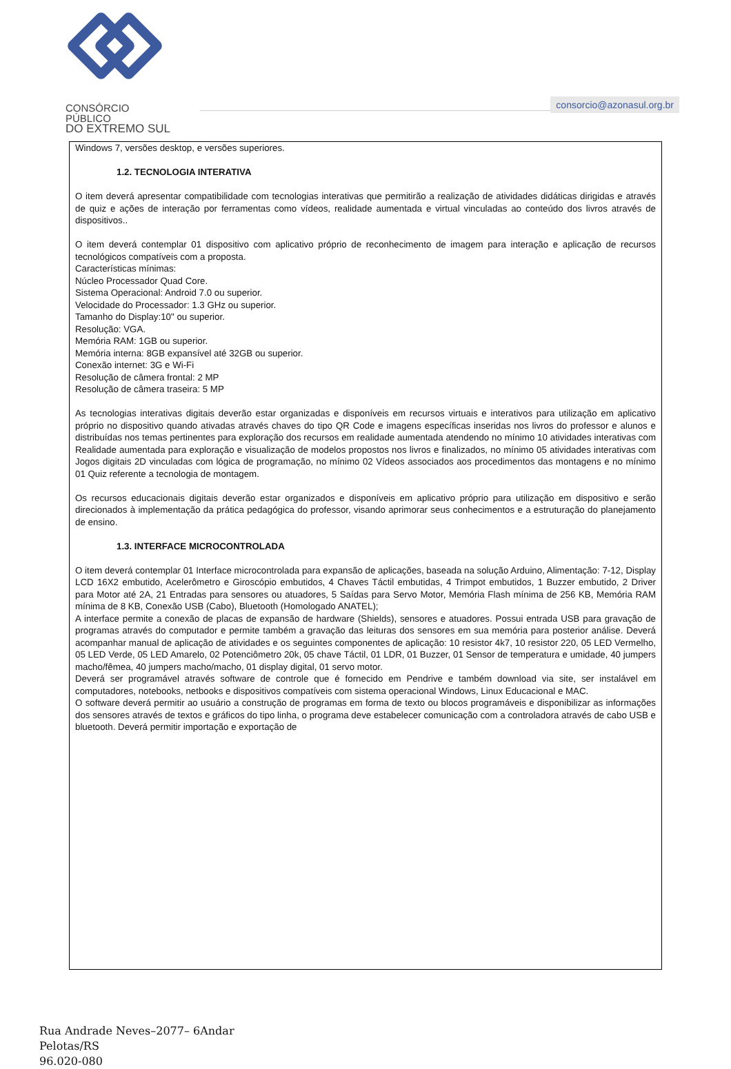CONSÓRCIO PÚBLICO
DO EXTREMO SUL
consorcio@azonasul.org.br
Windows 7, versões desktop, e versões superiores.
1.2. TECNOLOGIA INTERATIVA
O item deverá apresentar compatibilidade com tecnologias interativas que permitirão a realização de atividades didáticas dirigidas e através de quiz e ações de interação por ferramentas como vídeos, realidade aumentada e virtual vinculadas ao conteúdo dos livros através de dispositivos..
O item deverá contemplar 01 dispositivo com aplicativo próprio de reconhecimento de imagem para interação e aplicação de recursos tecnológicos compatíveis com a proposta.
Características mínimas:
Núcleo Processador Quad Core.
Sistema Operacional: Android 7.0 ou superior.
Velocidade do Processador: 1.3 GHz ou superior.
Tamanho do Display:10" ou superior.
Resolução: VGA.
Memória RAM: 1GB ou superior.
Memória interna: 8GB expansível até 32GB ou superior.
Conexão internet: 3G e Wi-Fi
Resolução de câmera frontal: 2 MP
Resolução de câmera traseira: 5 MP
As tecnologias interativas digitais deverão estar organizadas e disponíveis em recursos virtuais e interativos para utilização em aplicativo próprio no dispositivo quando ativadas através chaves do tipo QR Code e imagens específicas inseridas nos livros do professor e alunos e distribuídas nos temas pertinentes para exploração dos recursos em realidade aumentada atendendo no mínimo 10 atividades interativas com Realidade aumentada para exploração e visualização de modelos propostos nos livros e finalizados, no mínimo 05 atividades interativas com Jogos digitais 2D vinculadas com lógica de programação, no mínimo 02 Vídeos associados aos procedimentos das montagens e no mínimo 01 Quiz referente a tecnologia de montagem.
Os recursos educacionais digitais deverão estar organizados e disponíveis em aplicativo próprio para utilização em dispositivo e serão direcionados à implementação da prática pedagógica do professor, visando aprimorar seus conhecimentos e a estruturação do planejamento de ensino.
1.3. INTERFACE MICROCONTROLADA
O item deverá contemplar 01 Interface microcontrolada para expansão de aplicações, baseada na solução Arduino, Alimentação: 7-12, Display LCD 16X2 embutido, Acelerômetro e Giroscópio embutidos, 4 Chaves Táctil embutidas, 4 Trimpot embutidos, 1 Buzzer embutido, 2 Driver para Motor até 2A, 21 Entradas para sensores ou atuadores, 5 Saídas para Servo Motor, Memória Flash mínima de 256 KB, Memória RAM mínima de 8 KB, Conexão USB (Cabo), Bluetooth (Homologado ANATEL);
A interface permite a conexão de placas de expansão de hardware (Shields), sensores e atuadores. Possui entrada USB para gravação de programas através do computador e permite também a gravação das leituras dos sensores em sua memória para posterior análise. Deverá acompanhar manual de aplicação de atividades e os seguintes componentes de aplicação: 10 resistor 4k7, 10 resistor 220, 05 LED Vermelho, 05 LED Verde, 05 LED Amarelo, 02 Potenciômetro 20k, 05 chave Táctil, 01 LDR, 01 Buzzer, 01 Sensor de temperatura e umidade, 40 jumpers macho/fêmea, 40 jumpers macho/macho, 01 display digital, 01 servo motor.
Deverá ser programável através software de controle que é fornecido em Pendrive e também download via site, ser instalável em computadores, notebooks, netbooks e dispositivos compatíveis com sistema operacional Windows, Linux Educacional e MAC.
O software deverá permitir ao usuário a construção de programas em forma de texto ou blocos programáveis e disponibilizar as informações dos sensores através de textos e gráficos do tipo linha, o programa deve estabelecer comunicação com a controladora através de cabo USB e bluetooth. Deverá permitir importação e exportação de
Rua Andrade Neves–2077– 6Andar
Pelotas/RS
96.020-080